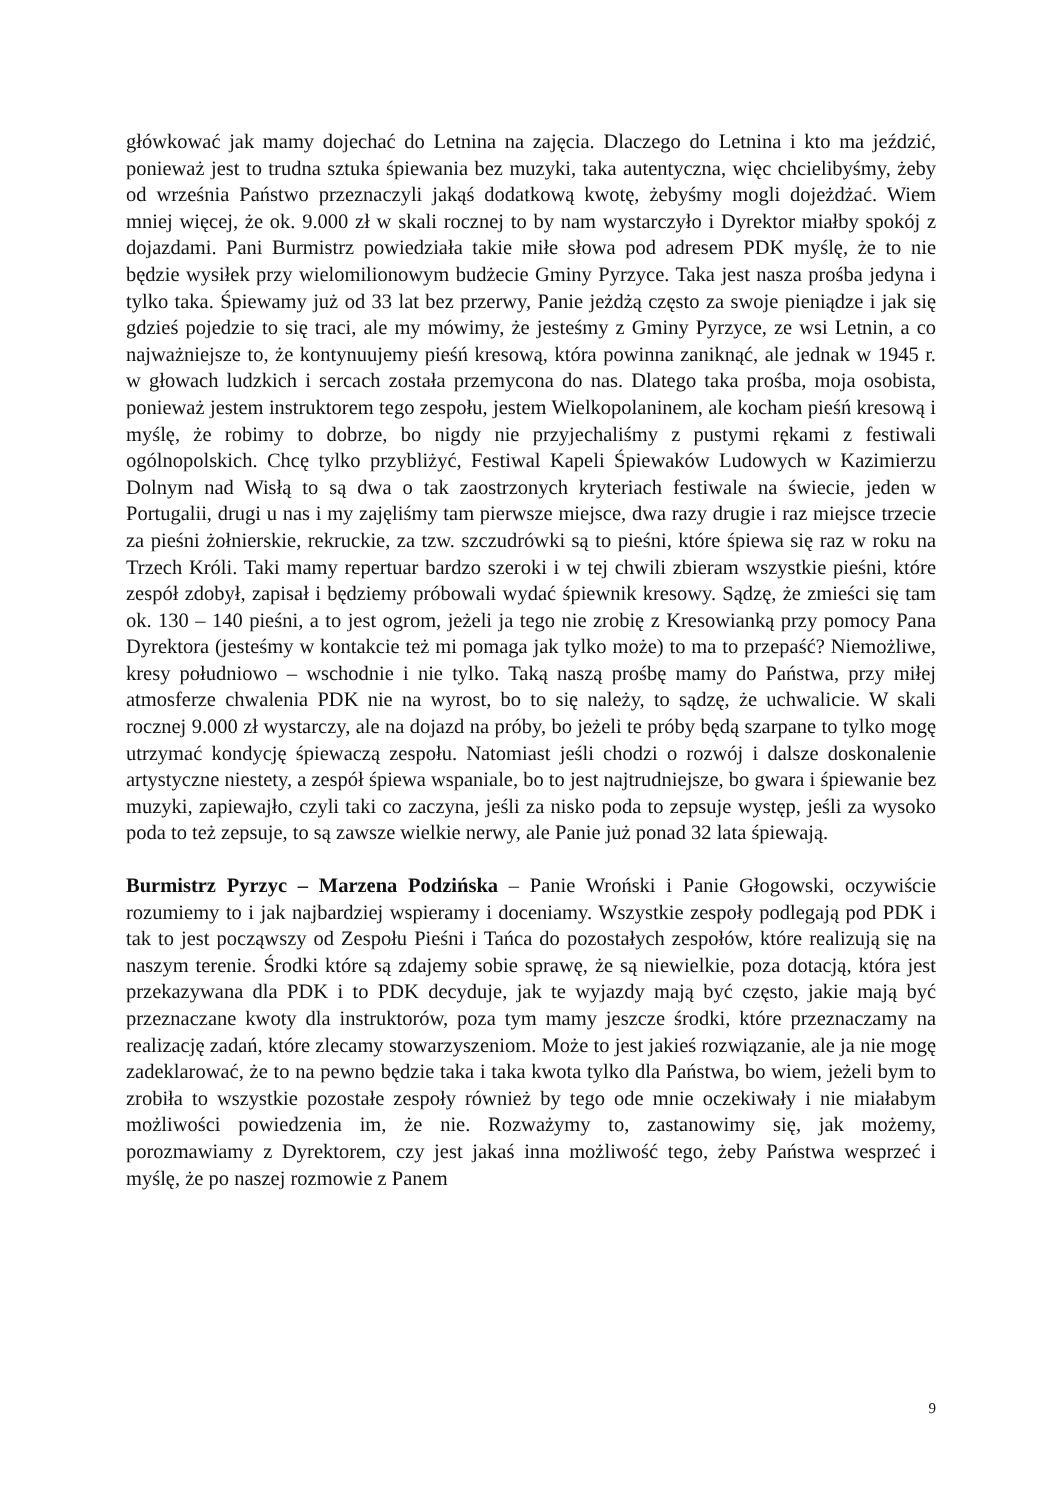główkować jak mamy dojechać do Letnina na zajęcia. Dlaczego do Letnina i kto ma jeździć, ponieważ jest to trudna sztuka śpiewania bez muzyki, taka autentyczna, więc chcielibyśmy, żeby od września Państwo przeznaczyli jakąś dodatkową kwotę, żebyśmy mogli dojeżdżać. Wiem mniej więcej, że ok. 9.000 zł w skali rocznej to by nam wystarczyło i Dyrektor miałby spokój z dojazdami. Pani Burmistrz powiedziała takie miłe słowa pod adresem PDK myślę, że to nie będzie wysiłek przy wielomilionowym budżecie Gminy Pyrzyce. Taka jest nasza prośba jedyna i tylko taka. Śpiewamy już od 33 lat bez przerwy, Panie jeżdżą często za swoje pieniądze i jak się gdzieś pojedzie to się traci, ale my mówimy, że jesteśmy z Gminy Pyrzyce, ze wsi Letnin, a co najważniejsze to, że kontynuujemy pieśń kresową, która powinna zaniknąć, ale jednak w 1945 r. w głowach ludzkich i sercach została przemycona do nas. Dlatego taka prośba, moja osobista, ponieważ jestem instruktorem tego zespołu, jestem Wielkopolaninem, ale kocham pieśń kresową i myślę, że robimy to dobrze, bo nigdy nie przyjechaliśmy z pustymi rękami z festiwali ogólnopolskich. Chcę tylko przybliżyć, Festiwal Kapeli Śpiewaków Ludowych w Kazimierzu Dolnym nad Wisłą to są dwa o tak zaostrzonych kryteriach festiwale na świecie, jeden w Portugalii, drugi u nas i my zajęliśmy tam pierwsze miejsce, dwa razy drugie i raz miejsce trzecie za pieśni żołnierskie, rekruckie, za tzw. szczudrówki są to pieśni, które śpiewa się raz w roku na Trzech Króli. Taki mamy repertuar bardzo szeroki i w tej chwili zbieram wszystkie pieśni, które zespół zdobył, zapisał i będziemy próbowali wydać śpiewnik kresowy. Sądzę, że zmieści się tam ok. 130 – 140 pieśni, a to jest ogrom, jeżeli ja tego nie zrobię z Kresowianką przy pomocy Pana Dyrektora (jesteśmy w kontakcie też mi pomaga jak tylko może) to ma to przepaść? Niemożliwe, kresy południowo – wschodnie i nie tylko. Taką naszą prośbę mamy do Państwa, przy miłej atmosferze chwalenia PDK nie na wyrost, bo to się należy, to sądzę, że uchwalicie. W skali rocznej 9.000 zł wystarczy, ale na dojazd na próby, bo jeżeli te próby będą szarpane to tylko mogę utrzymać kondycję śpiewaczą zespołu. Natomiast jeśli chodzi o rozwój i dalsze doskonalenie artystyczne niestety, a zespół śpiewa wspaniale, bo to jest najtrudniejsze, bo gwara i śpiewanie bez muzyki, zapiewajło, czyli taki co zaczyna, jeśli za nisko poda to zepsuje występ, jeśli za wysoko poda to też zepsuje, to są zawsze wielkie nerwy, ale Panie już ponad 32 lata śpiewają.
Burmistrz Pyrzyc – Marzena Podzińska – Panie Wroński i Panie Głogowski, oczywiście rozumiemy to i jak najbardziej wspieramy i doceniamy. Wszystkie zespoły podlegają pod PDK i tak to jest począwszy od Zespołu Pieśni i Tańca do pozostałych zespołów, które realizują się na naszym terenie. Środki które są zdajemy sobie sprawę, że są niewielkie, poza dotacją, która jest przekazywana dla PDK i to PDK decyduje, jak te wyjazdy mają być często, jakie mają być przeznaczane kwoty dla instruktorów, poza tym mamy jeszcze środki, które przeznaczamy na realizację zadań, które zlecamy stowarzyszeniom. Może to jest jakieś rozwiązanie, ale ja nie mogę zadeklarować, że to na pewno będzie taka i taka kwota tylko dla Państwa, bo wiem, jeżeli bym to zrobiła to wszystkie pozostałe zespoły również by tego ode mnie oczekiwały i nie miałabym możliwości powiedzenia im, że nie. Rozważymy to, zastanowimy się, jak możemy, porozmawiamy z Dyrektorem, czy jest jakaś inna możliwość tego, żeby Państwa wesprzeć i myślę, że po naszej rozmowie z Panem
9